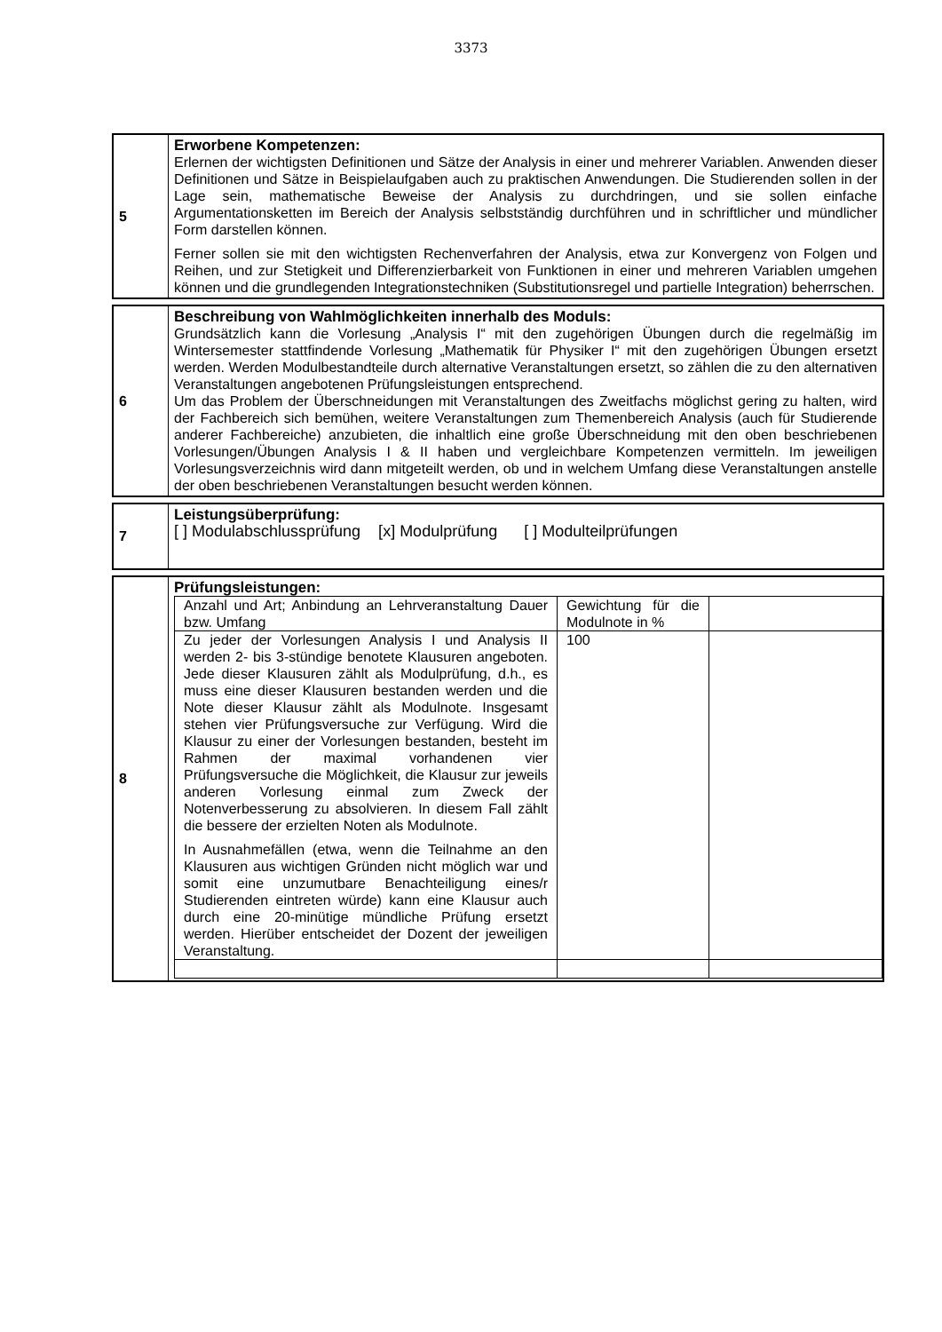3373
5
Erworbene Kompetenzen:
Erlernen der wichtigsten Definitionen und Sätze der Analysis in einer und mehrerer Variablen. Anwenden dieser Definitionen und Sätze in Beispielaufgaben auch zu praktischen Anwendungen. Die Studierenden sollen in der Lage sein, mathematische Beweise der Analysis zu durchdringen, und sie sollen einfache Argumentationsketten im Bereich der Analysis selbstständig durchführen und in schriftlicher und mündlicher Form darstellen können.
Ferner sollen sie mit den wichtigsten Rechenverfahren der Analysis, etwa zur Konvergenz von Folgen und Reihen, und zur Stetigkeit und Differenzierbarkeit von Funktionen in einer und mehreren Variablen umgehen können und die grundlegenden Integrationstechniken (Substitutionsregel und partielle Integration) beherrschen.
6
Beschreibung von Wahlmöglichkeiten innerhalb des Moduls:
Grundsätzlich kann die Vorlesung „Analysis I“ mit den zugehörigen Übungen durch die regelmäßig im Wintersemester stattfindende Vorlesung „Mathematik für Physiker I“ mit den zugehörigen Übungen ersetzt werden. Werden Modulbestandteile durch alternative Veranstaltungen ersetzt, so zählen die zu den alternativen Veranstaltungen angebotenen Prüfungsleistungen entsprechend.
Um das Problem der Überschneidungen mit Veranstaltungen des Zweitfachs möglichst gering zu halten, wird der Fachbereich sich bemühen, weitere Veranstaltungen zum Themenbereich Analysis (auch für Studierende anderer Fachbereiche) anzubieten, die inhaltlich eine große Überschneidung mit den oben beschriebenen Vorlesungen/Übungen Analysis I & II haben und vergleichbare Kompetenzen vermitteln. Im jeweiligen Vorlesungsverzeichnis wird dann mitgeteilt werden, ob und in welchem Umfang diese Veranstaltungen anstelle der oben beschriebenen Veranstaltungen besucht werden können.
7
Leistungsüberprüfung:
[ ] Modulabschlussprüfung [x] Modulprüfung [ ] Modulteilprüfungen
8
Prüfungsleistungen:
| Anzahl und Art; Anbindung an Lehrveranstaltung Dauer bzw. Umfang | Gewichtung für die Modulnote in % | |
| Zu jeder der Vorlesungen Analysis I und Analysis II werden 2- bis 3-stündige benotete Klausuren angeboten. Jede dieser Klausuren zählt als Modulprüfung, d.h., es muss eine dieser Klausuren bestanden werden und die Note dieser Klausur zählt als Modulnote. Insgesamt stehen vier Prüfungsversuche zur Verfügung. Wird die Klausur zu einer der Vorlesungen bestanden, besteht im Rahmen der maximal vorhandenen vier Prüfungsversuche die Möglichkeit, die Klausur zur jeweils anderen Vorlesung einmal zum Zweck der Notenverbesserung zu absolvieren. In diesem Fall zählt die bessere der erzielten Noten als Modulnote. In Ausnahmefällen (etwa, wenn die Teilnahme an den Klausuren aus wichtigen Gründen nicht möglich war und somit eine unzumutbare Benachteiligung eines/r Studierenden eintreten würde) kann eine Klausur auch durch eine 20-minütige mündliche Prüfung ersetzt werden. Hierüber entscheidet der Dozent der jeweiligen Veranstaltung. | 100 | |